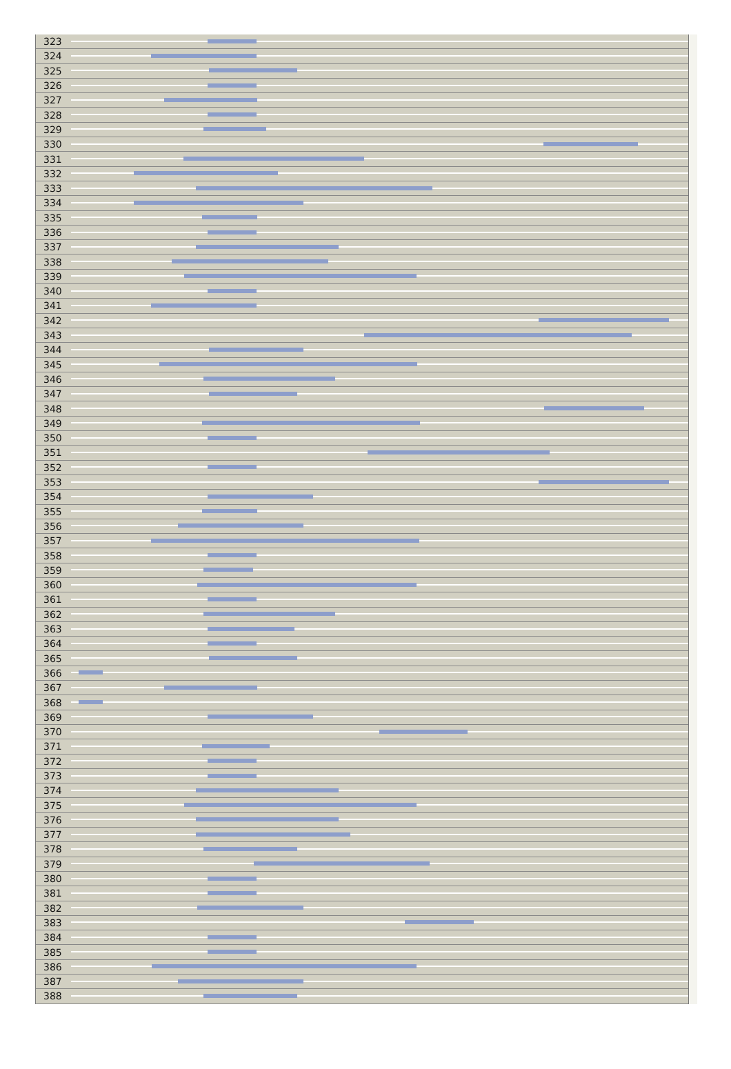323
324
325
326
327
328
329
330
331
332
333
334
335
336
337
338
339
340
341
342
343
344
345
346
347
348
349
350
351
352
353
354
355
356
357
358
359
360
361
362
363
364
365
366
367
368
369
370
371
372
373
374
375
376
377
378
379
380
381
382
383
384
385
386
387
388